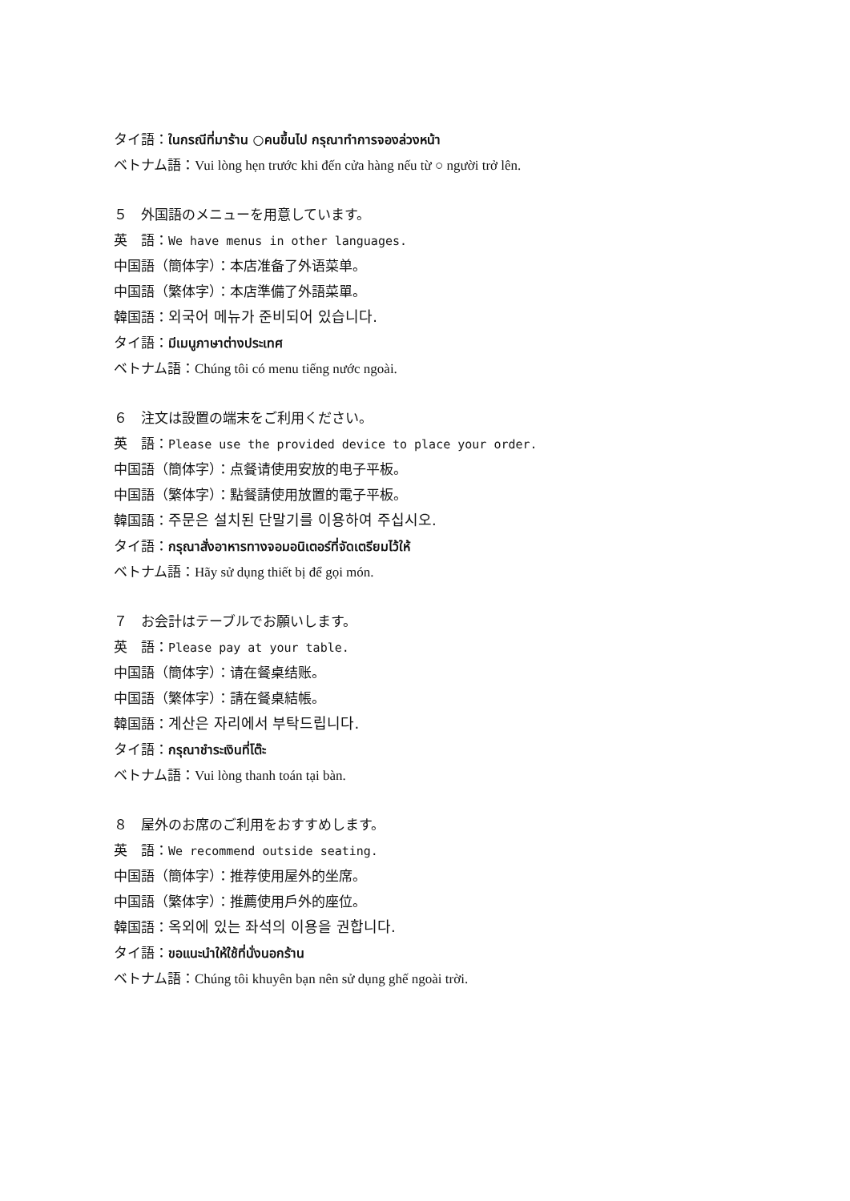タイ語：ในกรณีที่มาร้าน ○คนขึ้นไป กรุณาทำการจองล่วงหน้า
ベトナム語：Vui lòng hẹn trước khi đến cửa hàng nếu từ ○ người trở lên.
５　外国語のメニューを用意しています。
英　語：We have menus in other languages.
中国語（簡体字）：本店准备了外语菜单。
中国語（繁体字）：本店準備了外語菜單。
韓国語：외국어 메뉴가 준비되어 있습니다.
タイ語：มีเมนูภาษาต่างประเทศ
ベトナム語：Chúng tôi có menu tiếng nước ngoài.
６　注文は設置の端末をご利用ください。
英　語：Please use the provided device to place your order.
中国語（簡体字）：点餐请使用安放的电子平板。
中国語（繁体字）：點餐請使用放置的電子平板。
韓国語：주문은 설치된 단말기를 이용하여 주십시오.
タイ語：กรุณาสั่งอาหารทางจอมอนิเตอร์ที่จัดเตรียมไว้ให้
ベトナム語：Hãy sử dụng thiết bị để gọi món.
７　お会計はテーブルでお願いします。
英　語：Please pay at your table.
中国語（簡体字）：请在餐桌结账。
中国語（繁体字）：請在餐桌結帳。
韓国語：계산은 자리에서 부탁드립니다.
タイ語：กรุณาชำระเงินที่โต๊ะ
ベトナム語：Vui lòng thanh toán tại bàn.
８　屋外のお席のご利用をおすすめします。
英　語：We recommend outside seating.
中国語（簡体字）：推荐使用屋外的坐席。
中国語（繁体字）：推薦使用戶外的座位。
韓国語：옥외에 있는 좌석의 이용을 권합니다.
タイ語：ขอแนะนำให้ใช้ที่นั่งนอกร้าน
ベトナム語：Chúng tôi khuyên bạn nên sử dụng ghế ngoài trời.